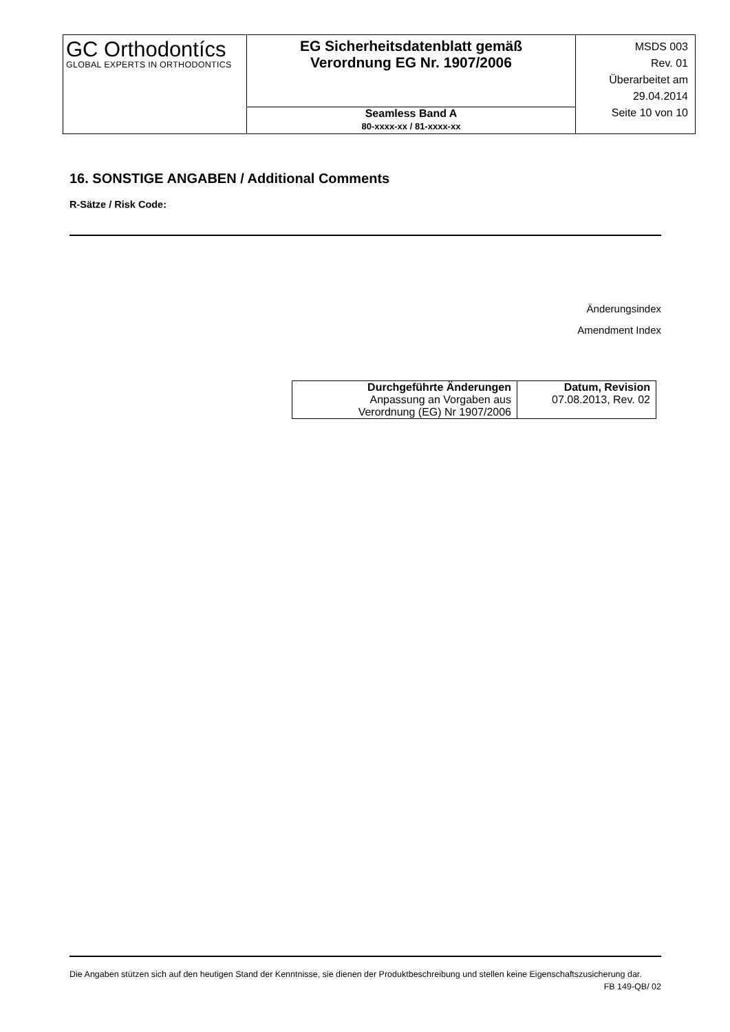| GC Orthodontícs GLOBAL EXPERTS IN ORTHODONTICS | EG Sicherheitsdatenblatt gemäß Verordnung EG Nr. 1907/2006 | MSDS 003 Rev. 01 Überarbeitet am 29.04.2014 Seite 10 von 10 |
| | Seamless Band A 80-xxxx-xx / 81-xxxx-xx | |
16. SONSTIGE ANGABEN / Additional Comments
R-Sätze / Risk Code:
Änderungsindex
Amendment Index
| Durchgeführte Änderungen | Datum, Revision |
| --- | --- |
| Anpassung an Vorgaben aus Verordnung (EG) Nr 1907/2006 | 07.08.2013, Rev. 02 |
Die Angaben stützen sich auf den heutigen Stand der Kenntnisse, sie dienen der Produktbeschreibung und stellen keine Eigenschaftszusicherung dar.
FB 149-QB/ 02